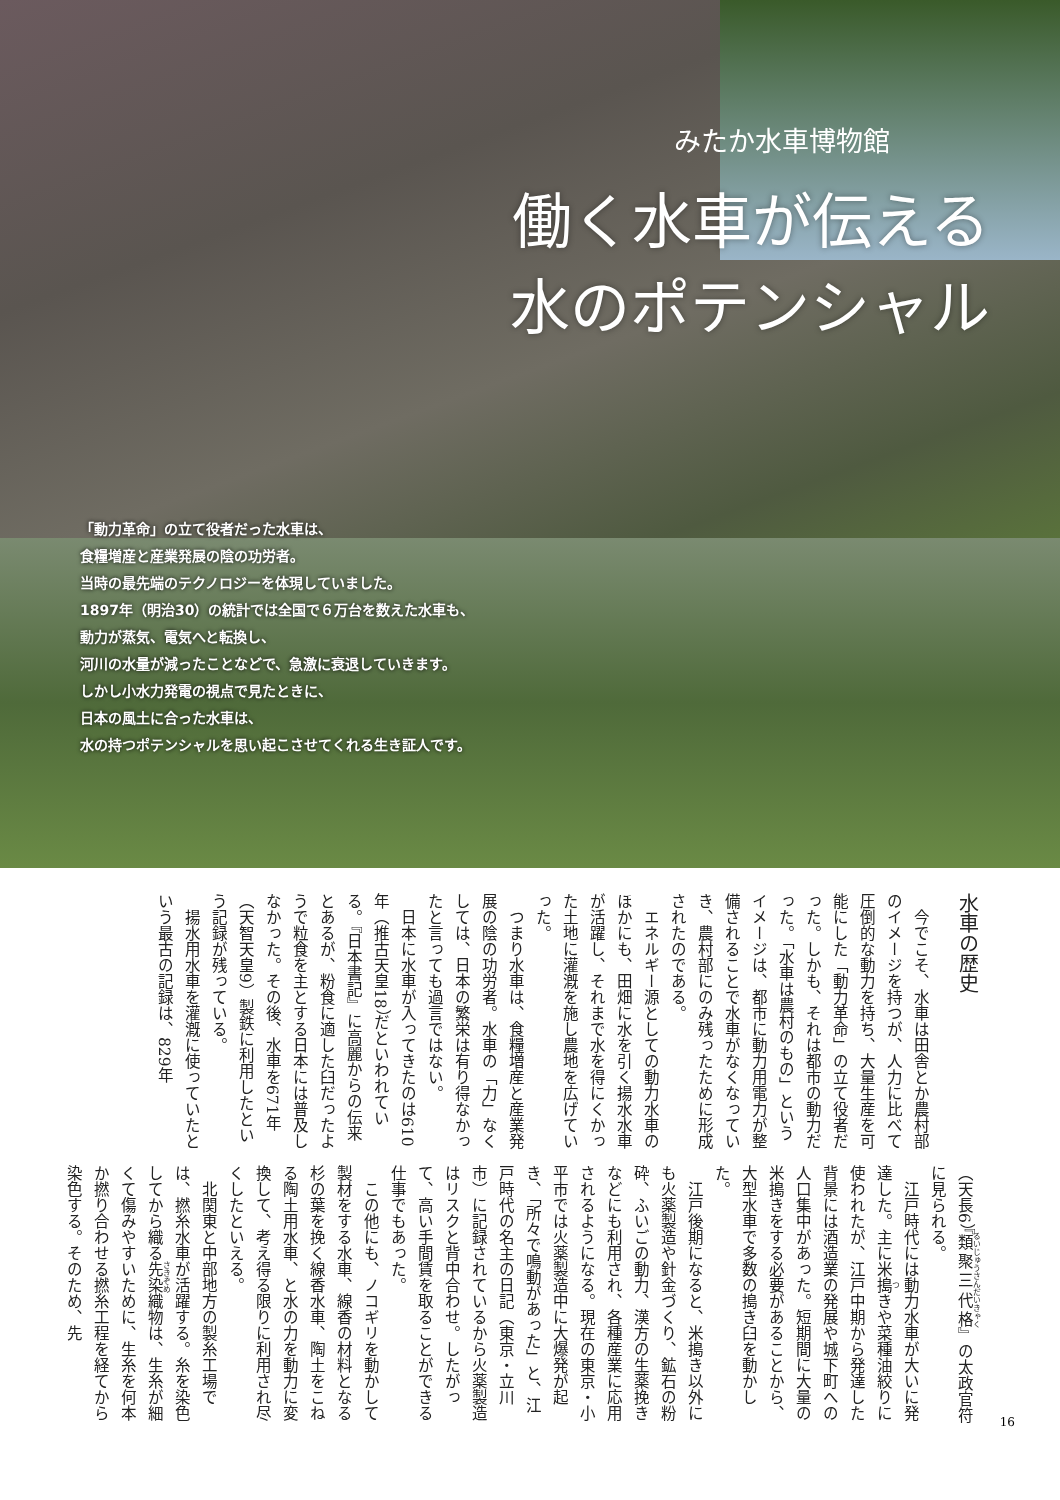みたか水車博物館
働く水車が伝える
水のポテンシャル
「動力革命」の立て役者だった水車は、
食糧増産と産業発展の陰の功労者。
当時の最先端のテクノロジーを体現していました。
1897年（明治30）の統計では全国で６万台を数えた水車も、
動力が蒸気、電気へと転換し、
河川の水量が減ったことなどで、急激に衰退していきます。
しかし小水力発電の視点で見たときに、
日本の風土に合った水車は、
水の持つポテンシャルを思い起こさせてくれる生き証人です。
水車の歴史
今でこそ、水車は田舎とか農村部のイメージを持つが、人力に比べて圧倒的な動力を持ち、大量生産を可能にした「動力革命」の立て役者だった。しかも、それは都市の動力だった。「水車は農村のもの」というイメージは、都市に動力用電力が整備されることで水車がなくなっていき、農村部にのみ残ったために形成されたのである。
エネルギー源としての動力水車のほかにも、田畑に水を引く揚水水車が活躍し、それまで水を得にくかった土地に灌漑を施し農地を広げていった。
つまり水車は、食糧増産と産業発展の陰の功労者。水車の「力」なくしては、日本の繁栄は有り得なかったと言っても過言ではない。
日本に水車が入ってきたのは610年（推古天皇18）だといわれている。『日本書記』に高麗からの伝来とあるが、粉食に適した臼だったようで粒食を主とする日本には普及しなかった。その後、水車を671年（天智天皇9）製鉄に利用したという記録が残っている。
揚水用水車を灌漑に使っていたという最古の記録は、829年
（天長6）『類聚三代格』の太政官符に見られる。
江戸時代には動力水車が大いに発達した。主に米搗きや菜種油絞りに使われたが、江戸中期から発達した背景には酒造業の発展や城下町への人口集中があった。短期間に大量の米搗きをする必要があることから、大型水車で多数の搗き臼を動かした。
江戸後期になると、米搗き以外にも火薬製造や針金づくり、鉱石の粉砕、ふいごの動力、漢方の生薬挽きなどにも利用され、各種産業に応用されるようになる。現在の東京・小平市では火薬製造中に大爆発が起き、「所々で鳴動があった」と、江戸時代の名主の日記（東京・立川市）に記録されているから火薬製造はリスクと背中合わせ。したがって、高い手間賃を取ることができる仕事でもあった。
この他にも、ノコギリを動かして製材をする水車、線香の材料となる杉の葉を挽く線香水車、陶土をこねる陶土用水車、と水の力を動力に変換して、考え得る限りに利用され尽くしたといえる。
北関東と中部地方の製糸工場では、撚糸水車が活躍する。糸を染色してから織る先染織物は、生糸が細くて傷みやすいために、生糸を何本か撚り合わせる撚糸工程を経てから染色する。そのため、先
16